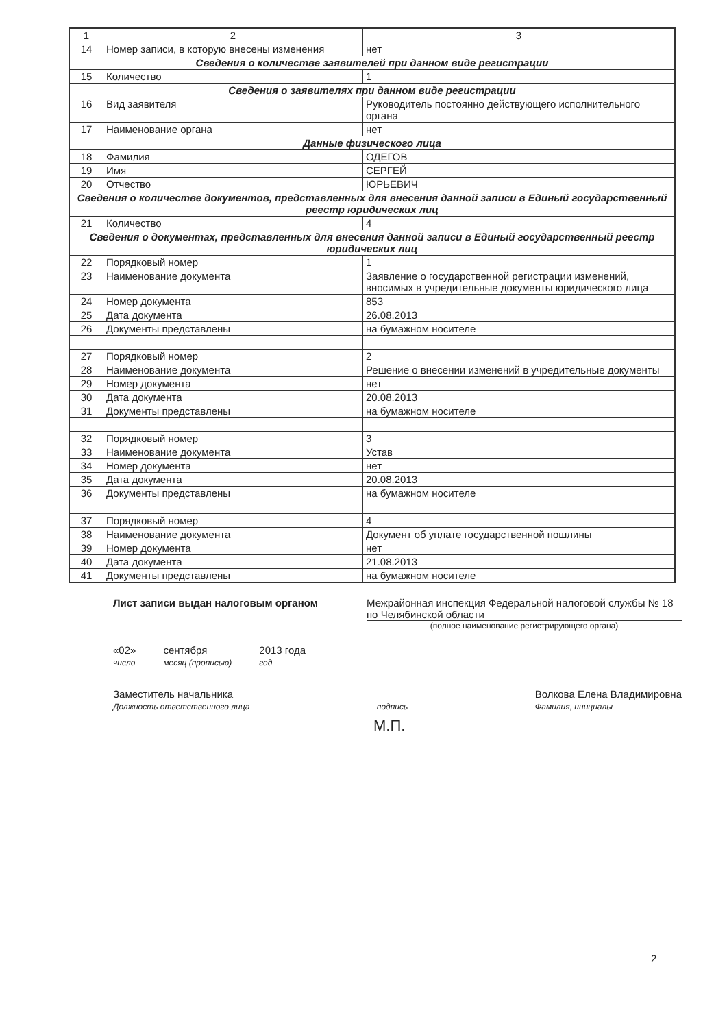| 1 | 2 | 3 |
| --- | --- | --- |
| 14 | Номер записи, в которую внесены изменения | нет |
| Сведения о количестве заявителей при данном виде регистрации | | |
| 15 | Количество | 1 |
| Сведения о заявителях при данном виде регистрации | | |
| 16 | Вид заявителя | Руководитель постоянно действующего исполнительного органа |
| 17 | Наименование органа | нет |
| Данные физического лица | | |
| 18 | Фамилия | ОДЕГОВ |
| 19 | Имя | СЕРГЕЙ |
| 20 | Отчество | ЮРЬЕВИЧ |
| Сведения о количестве документов, представленных для внесения данной записи в Единый государственный реестр юридических лиц | | |
| 21 | Количество | 4 |
| Сведения о документах, представленных для внесения данной записи в Единый государственный реестр юридических лиц | | |
| 22 | Порядковый номер | 1 |
| 23 | Наименование документа | Заявление о государственной регистрации изменений, вносимых в учредительные документы юридического лица |
| 24 | Номер документа | 853 |
| 25 | Дата документа | 26.08.2013 |
| 26 | Документы представлены | на бумажном носителе |
| 27 | Порядковый номер | 2 |
| 28 | Наименование документа | Решение о внесении изменений в учредительные документы |
| 29 | Номер документа | нет |
| 30 | Дата документа | 20.08.2013 |
| 31 | Документы представлены | на бумажном носителе |
| 32 | Порядковый номер | 3 |
| 33 | Наименование документа | Устав |
| 34 | Номер документа | нет |
| 35 | Дата документа | 20.08.2013 |
| 36 | Документы представлены | на бумажном носителе |
| 37 | Порядковый номер | 4 |
| 38 | Наименование документа | Документ об уплате государственной пошлины |
| 39 | Номер документа | нет |
| 40 | Дата документа | 21.08.2013 |
| 41 | Документы представлены | на бумажном носителе |
Лист записи выдан налоговым органом
Межрайонная инспекция Федеральной налоговой службы № 18 по Челябинской области
(полное наименование регистрирующего органа)
«02»
число сентября
месяц (прописью) 2013 года
год
Заместитель начальника
Должность ответственного лица
подпись Волкова Елена Владимировна
Фамилия, инициалы
М.П.
2